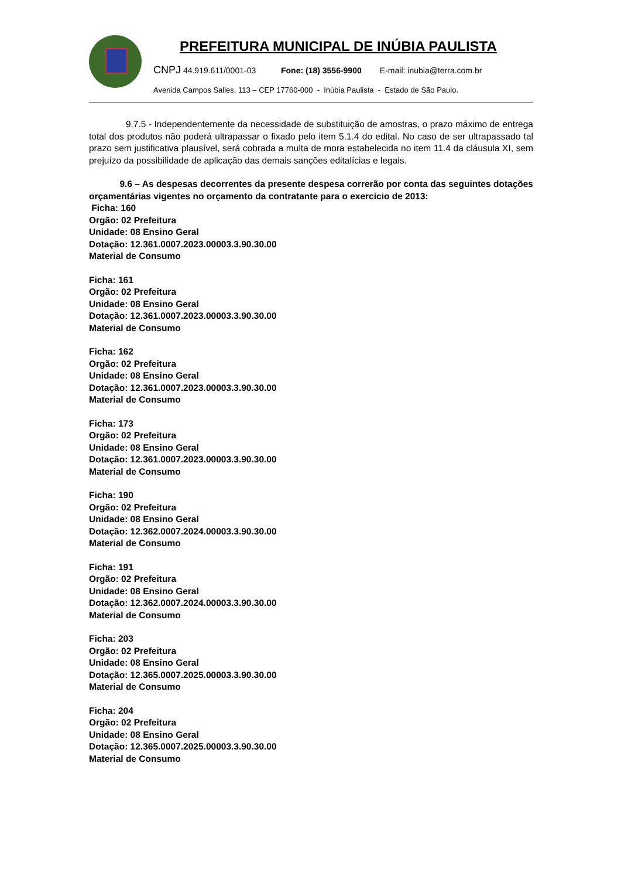PREFEITURA MUNICIPAL DE INÚBIA PAULISTA
CNPJ 44.919.611/0001-03 Fone: (18) 3556-9900 E-mail: inubia@terra.com.br
Avenida Campos Salles, 113 – CEP 17760-000 - Inúbia Paulista - Estado de São Paulo.
9.7.5 - Independentemente da necessidade de substituição de amostras, o prazo máximo de entrega total dos produtos não poderá ultrapassar o fixado pelo item 5.1.4 do edital. No caso de ser ultrapassado tal prazo sem justificativa plausível, será cobrada a multa de mora estabelecida no item 11.4 da cláusula XI, sem prejuízo da possibilidade de aplicação das demais sanções editalícias e legais.
9.6 – As despesas decorrentes da presente despesa correrão por conta das seguintes dotações orçamentárias vigentes no orçamento da contratante para o exercício de 2013:
Ficha: 160
Orgão: 02 Prefeitura
Unidade: 08 Ensino Geral
Dotação: 12.361.0007.2023.00003.3.90.30.00
Material de Consumo
Ficha: 161
Orgão: 02 Prefeitura
Unidade: 08 Ensino Geral
Dotação: 12.361.0007.2023.00003.3.90.30.00
Material de Consumo
Ficha: 162
Orgão: 02 Prefeitura
Unidade: 08 Ensino Geral
Dotação: 12.361.0007.2023.00003.3.90.30.00
Material de Consumo
Ficha: 173
Orgão: 02 Prefeitura
Unidade: 08 Ensino Geral
Dotação: 12.361.0007.2023.00003.3.90.30.00
Material de Consumo
Ficha: 190
Orgão: 02 Prefeitura
Unidade: 08 Ensino Geral
Dotação: 12.362.0007.2024.00003.3.90.30.00
Material de Consumo
Ficha: 191
Orgão: 02 Prefeitura
Unidade: 08 Ensino Geral
Dotação: 12.362.0007.2024.00003.3.90.30.00
Material de Consumo
Ficha: 203
Orgão: 02 Prefeitura
Unidade: 08 Ensino Geral
Dotação: 12.365.0007.2025.00003.3.90.30.00
Material de Consumo
Ficha: 204
Orgão: 02 Prefeitura
Unidade: 08 Ensino Geral
Dotação: 12.365.0007.2025.00003.3.90.30.00
Material de Consumo